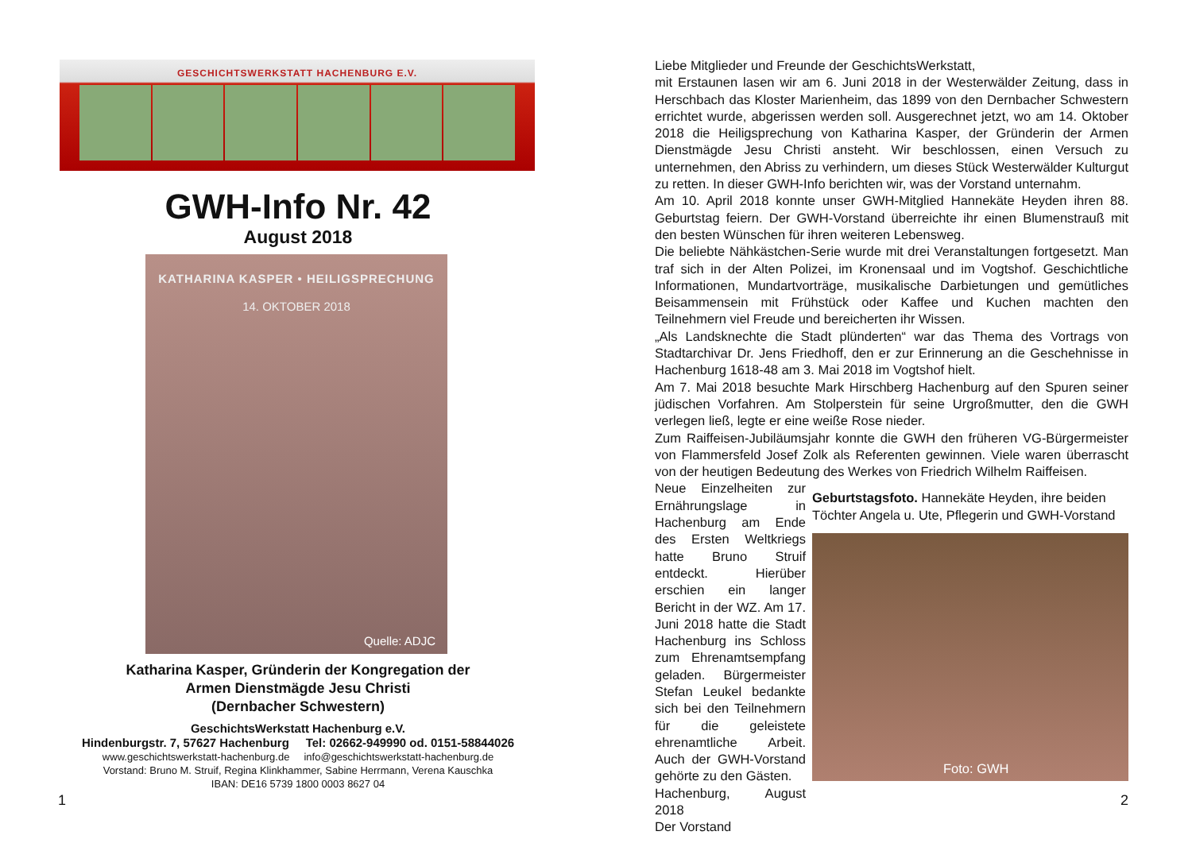GESCHICHTSWERKSTATT HACHENBURG E.V.
GWH-Info Nr. 42
August 2018
KATHARINA KASPER • HEILIGSPRECHUNG
14. OKTOBER 2018
Quelle: ADJC
Katharina Kasper, Gründerin der Kongregation der
Armen Dienstmägde Jesu Christi
(Dernbacher Schwestern)
GeschichtsWerkstatt Hachenburg e.V.
Hindenburgstr. 7, 57627 Hachenburg Tel: 02662-949990 od. 0151-58844026
www.geschichtswerkstatt-hachenburg.de info@geschichtswerkstatt-hachenburg.de
Vorstand: Bruno M. Struif, Regina Klinkhammer, Sabine Herrmann, Verena Kauschka
IBAN: DE16 5739 1800 0003 8627 04
1
Liebe Mitglieder und Freunde der GeschichtsWerkstatt,
mit Erstaunen lasen wir am 6. Juni 2018 in der Westerwälder Zeitung, dass in Herschbach das Kloster Marienheim, das 1899 von den Dernbacher Schwestern errichtet wurde, abgerissen werden soll. Ausgerechnet jetzt, wo am 14. Oktober 2018 die Heiligsprechung von Katharina Kasper, der Gründerin der Armen Dienstmägde Jesu Christi ansteht. Wir beschlossen, einen Versuch zu unternehmen, den Abriss zu verhindern, um dieses Stück Westerwälder Kulturgut zu retten. In dieser GWH-Info berichten wir, was der Vorstand unternahm.
Am 10. April 2018 konnte unser GWH-Mitglied Hannekäte Heyden ihren 88. Geburtstag feiern. Der GWH-Vorstand überreichte ihr einen Blumenstrauß mit den besten Wünschen für ihren weiteren Lebensweg.
Die beliebte Nähkästchen-Serie wurde mit drei Veranstaltungen fortgesetzt. Man traf sich in der Alten Polizei, im Kronensaal und im Vogtshof. Geschichtliche Informationen, Mundartvorträge, musikalische Darbietungen und gemütliches Beisammensein mit Frühstück oder Kaffee und Kuchen machten den Teilnehmern viel Freude und bereicherten ihr Wissen.
„Als Landsknechte die Stadt plünderten“ war das Thema des Vortrags von Stadtarchivar Dr. Jens Friedhoff, den er zur Erinnerung an die Geschehnisse in Hachenburg 1618-48 am 3. Mai 2018 im Vogtshof hielt.
Am 7. Mai 2018 besuchte Mark Hirschberg Hachenburg auf den Spuren seiner jüdischen Vorfahren. Am Stolperstein für seine Urgroßmutter, den die GWH verlegen ließ, legte er eine weiße Rose nieder.
Zum Raiffeisen-Jubiläumsjahr konnte die GWH den früheren VG-Bürgermeister von Flammersfeld Josef Zolk als Referenten gewinnen. Viele waren überrascht von der heutigen Bedeutung des Werkes von Friedrich Wilhelm Raiffeisen.
Neue Einzelheiten zur Ernährungslage in Hachenburg am Ende des Ersten Weltkriegs hatte Bruno Struif entdeckt. Hierüber erschien ein langer Bericht in der WZ. Am 17. Juni 2018 hatte die Stadt Hachenburg ins Schloss zum Ehrenamtsempfang geladen. Bürgermeister Stefan Leukel bedankte sich bei den Teilnehmern für die geleistete ehrenamtliche Arbeit. Auch der GWH-Vorstand gehörte zu den Gästen.
Hachenburg, August 2018
Der Vorstand
Geburtstagsfoto. Hannekäte Heyden, ihre beiden Töchter Angela u. Ute, Pflegerin und GWH-Vorstand
Foto: GWH
2